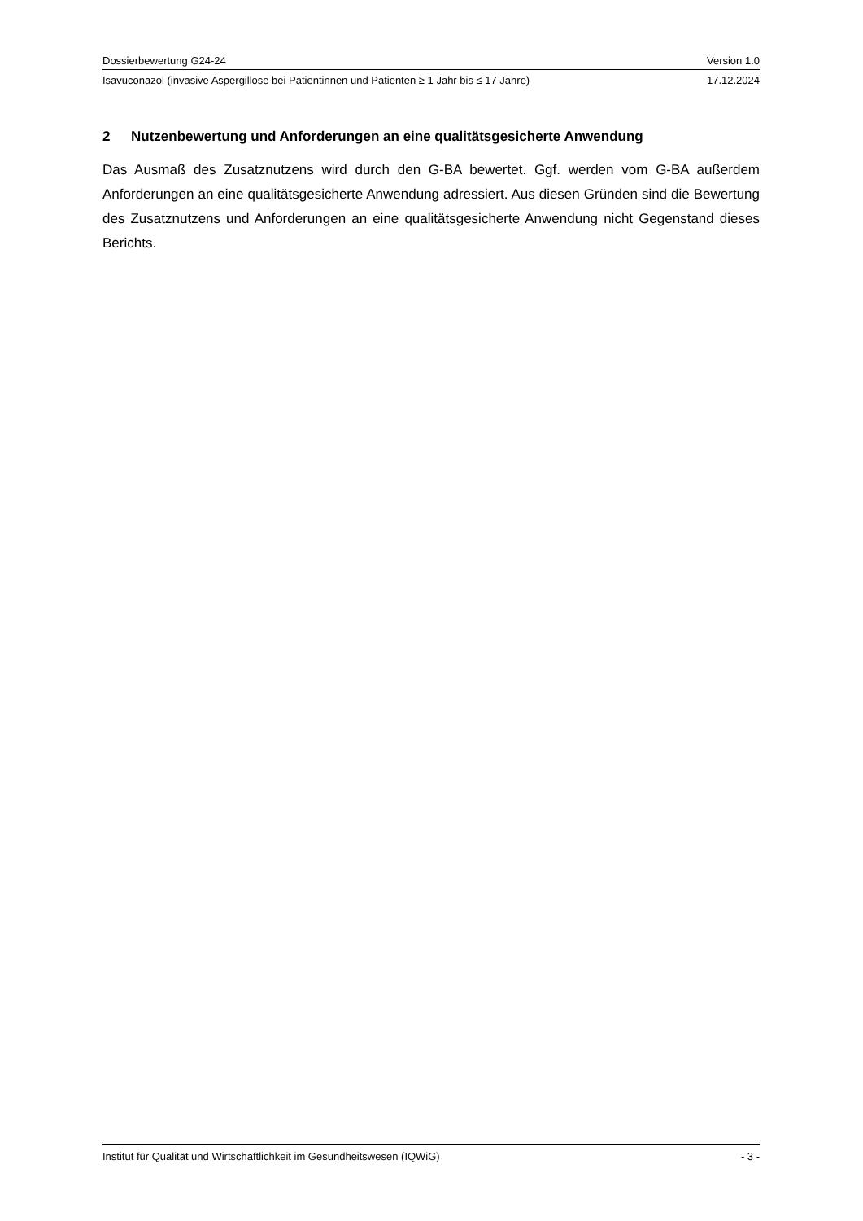Dossierbewertung G24-24 Version 1.0
Isavuconazol (invasive Aspergillose bei Patientinnen und Patienten ≥ 1 Jahr bis ≤ 17 Jahre) 17.12.2024
2 Nutzenbewertung und Anforderungen an eine qualitätsgesicherte Anwendung
Das Ausmaß des Zusatznutzens wird durch den G-BA bewertet. Ggf. werden vom G-BA außerdem Anforderungen an eine qualitätsgesicherte Anwendung adressiert. Aus diesen Gründen sind die Bewertung des Zusatznutzens und Anforderungen an eine qualitätsgesicherte Anwendung nicht Gegenstand dieses Berichts.
Institut für Qualität und Wirtschaftlichkeit im Gesundheitswesen (IQWiG) - 3 -